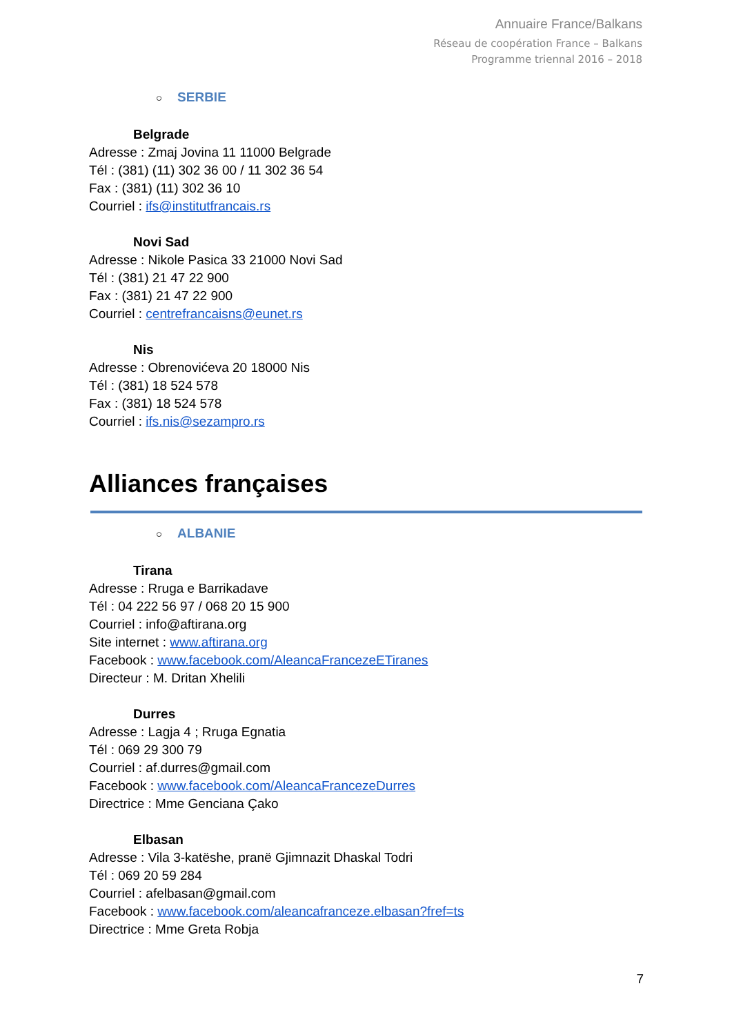Annuaire France/Balkans
Réseau de coopération France – Balkans
Programme triennal 2016 – 2018
○ SERBIE
Belgrade
Adresse : Zmaj Jovina 11 11000 Belgrade
Tél : (381) (11) 302 36 00 / 11 302 36 54
Fax : (381) (11) 302 36 10
Courriel : ifs@institutfrancais.rs
Novi Sad
Adresse : Nikole Pasica 33 21000 Novi Sad
Tél : (381) 21 47 22 900
Fax : (381) 21 47 22 900
Courriel : centrefrancaisns@eunet.rs
Nis
Adresse : Obrenovićeva 20 18000 Nis
Tél : (381) 18 524 578
Fax : (381) 18 524 578
Courriel : ifs.nis@sezampro.rs
Alliances françaises
○ ALBANIE
Tirana
Adresse : Rruga e Barrikadave
Tél : 04 222 56 97 / 068 20 15 900
Courriel : info@aftirana.org
Site internet : www.aftirana.org
Facebook : www.facebook.com/AleancaFrancezeETiranes
Directeur : M. Dritan Xhelili
Durres
Adresse : Lagja 4 ; Rruga Egnatia
Tél : 069 29 300 79
Courriel : af.durres@gmail.com
Facebook : www.facebook.com/AleancaFrancezeDurres
Directrice : Mme Genciana Çako
Elbasan
Adresse : Vila 3-katëshe, pranë Gjimnazit Dhaskal Todri
Tél : 069 20 59 284
Courriel : afelbasan@gmail.com
Facebook : www.facebook.com/aleancafranceze.elbasan?fref=ts
Directrice : Mme Greta Robja
7